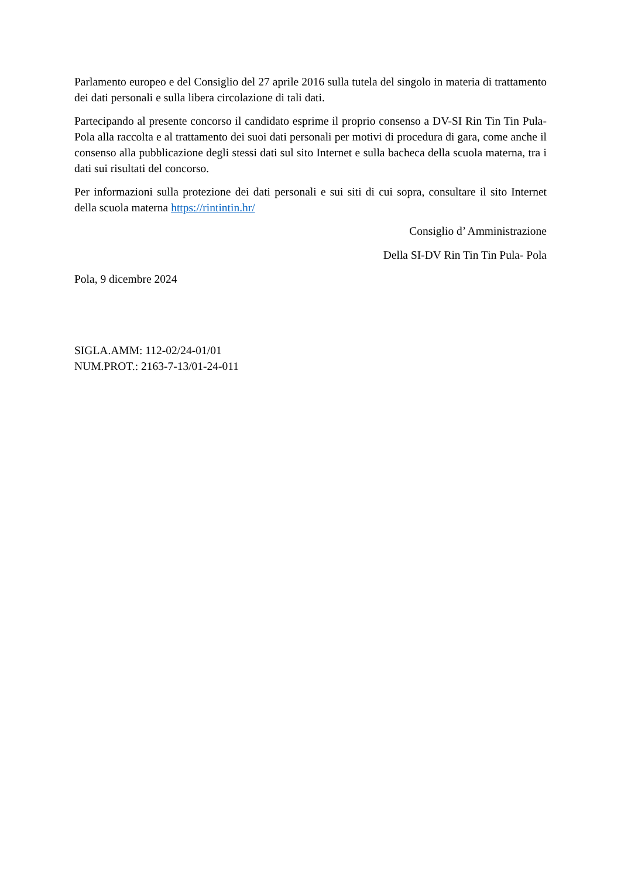Parlamento europeo e del Consiglio del 27 aprile 2016 sulla tutela del singolo in materia di trattamento dei dati personali e sulla libera circolazione di tali dati.
Partecipando al presente concorso il candidato esprime il proprio consenso a DV-SI Rin Tin Tin Pula-Pola alla raccolta e al trattamento dei suoi dati personali per motivi di procedura di gara, come anche il consenso alla pubblicazione degli stessi dati sul sito Internet e sulla bacheca della scuola materna, tra i dati sui risultati del concorso.
Per informazioni sulla protezione dei dati personali e sui siti di cui sopra, consultare il sito Internet della scuola materna https://rintintin.hr/
Consiglio d’ Amministrazione
Della SI-DV Rin Tin Tin Pula- Pola
Pola, 9 dicembre 2024
SIGLA.AMM: 112-02/24-01/01
NUM.PROT.: 2163-7-13/01-24-011